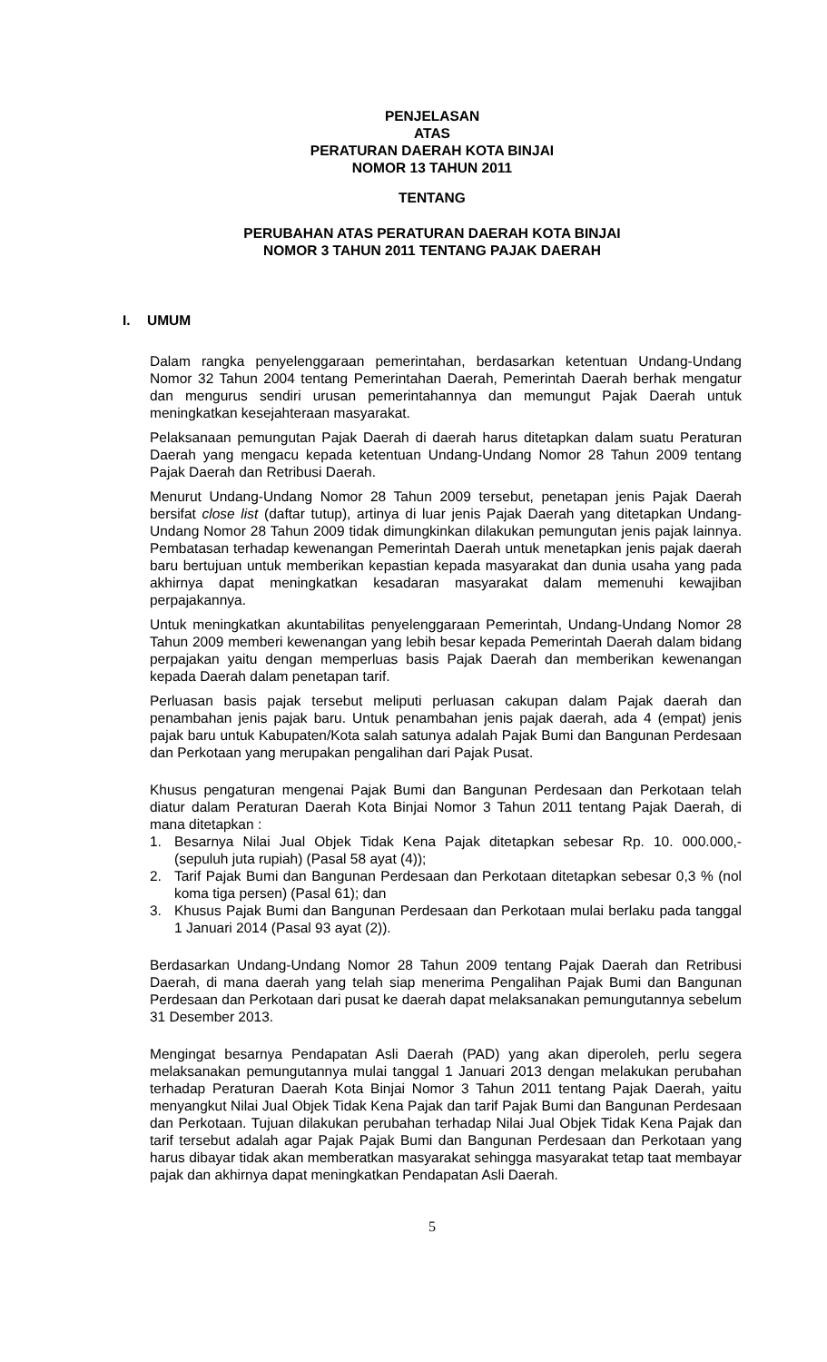PENJELASAN
ATAS
PERATURAN DAERAH KOTA BINJAI
NOMOR 13 TAHUN 2011
TENTANG
PERUBAHAN ATAS PERATURAN DAERAH KOTA BINJAI
NOMOR 3 TAHUN 2011 TENTANG PAJAK DAERAH
I. UMUM
Dalam rangka penyelenggaraan pemerintahan, berdasarkan ketentuan Undang-Undang Nomor 32 Tahun 2004 tentang Pemerintahan Daerah, Pemerintah Daerah berhak mengatur dan mengurus sendiri urusan pemerintahannya dan memungut Pajak Daerah untuk meningkatkan kesejahteraan masyarakat.
Pelaksanaan pemungutan Pajak Daerah di daerah harus ditetapkan dalam suatu Peraturan Daerah yang mengacu kepada ketentuan Undang-Undang Nomor 28 Tahun 2009 tentang Pajak Daerah dan Retribusi Daerah.
Menurut Undang-Undang Nomor 28 Tahun 2009 tersebut, penetapan jenis Pajak Daerah bersifat close list (daftar tutup), artinya di luar jenis Pajak Daerah yang ditetapkan Undang-Undang Nomor 28 Tahun 2009 tidak dimungkinkan dilakukan pemungutan jenis pajak lainnya. Pembatasan terhadap kewenangan Pemerintah Daerah untuk menetapkan jenis pajak daerah baru bertujuan untuk memberikan kepastian kepada masyarakat dan dunia usaha yang pada akhirnya dapat meningkatkan kesadaran masyarakat dalam memenuhi kewajiban perpajakannya.
Untuk meningkatkan akuntabilitas penyelenggaraan Pemerintah, Undang-Undang Nomor 28 Tahun 2009 memberi kewenangan yang lebih besar kepada Pemerintah Daerah dalam bidang perpajakan yaitu dengan memperluas basis Pajak Daerah dan memberikan kewenangan kepada Daerah dalam penetapan tarif.
Perluasan basis pajak tersebut meliputi perluasan cakupan dalam Pajak daerah dan penambahan jenis pajak baru. Untuk penambahan jenis pajak daerah, ada 4 (empat) jenis pajak baru untuk Kabupaten/Kota salah satunya adalah Pajak Bumi dan Bangunan Perdesaan dan Perkotaan yang merupakan pengalihan dari Pajak Pusat.
Khusus pengaturan mengenai Pajak Bumi dan Bangunan Perdesaan dan Perkotaan telah diatur dalam Peraturan Daerah Kota Binjai Nomor 3 Tahun 2011 tentang Pajak Daerah, di mana ditetapkan :
1. Besarnya Nilai Jual Objek Tidak Kena Pajak ditetapkan sebesar Rp. 10. 000.000,- (sepuluh juta rupiah) (Pasal 58 ayat (4));
2. Tarif Pajak Bumi dan Bangunan Perdesaan dan Perkotaan ditetapkan sebesar 0,3 % (nol koma tiga persen) (Pasal 61); dan
3. Khusus Pajak Bumi dan Bangunan Perdesaan dan Perkotaan mulai berlaku pada tanggal 1 Januari 2014 (Pasal 93 ayat (2)).
Berdasarkan Undang-Undang Nomor 28 Tahun 2009 tentang Pajak Daerah dan Retribusi Daerah, di mana daerah yang telah siap menerima Pengalihan Pajak Bumi dan Bangunan Perdesaan dan Perkotaan dari pusat ke daerah dapat melaksanakan pemungutannya sebelum 31 Desember 2013.
Mengingat besarnya Pendapatan Asli Daerah (PAD) yang akan diperoleh, perlu segera melaksanakan pemungutannya mulai tanggal 1 Januari 2013 dengan melakukan perubahan terhadap Peraturan Daerah Kota Binjai Nomor 3 Tahun 2011 tentang Pajak Daerah, yaitu menyangkut Nilai Jual Objek Tidak Kena Pajak dan tarif Pajak Bumi dan Bangunan Perdesaan dan Perkotaan. Tujuan dilakukan perubahan terhadap Nilai Jual Objek Tidak Kena Pajak dan tarif tersebut adalah agar Pajak Pajak Bumi dan Bangunan Perdesaan dan Perkotaan yang harus dibayar tidak akan memberatkan masyarakat sehingga masyarakat tetap taat membayar pajak dan akhirnya dapat meningkatkan Pendapatan Asli Daerah.
5